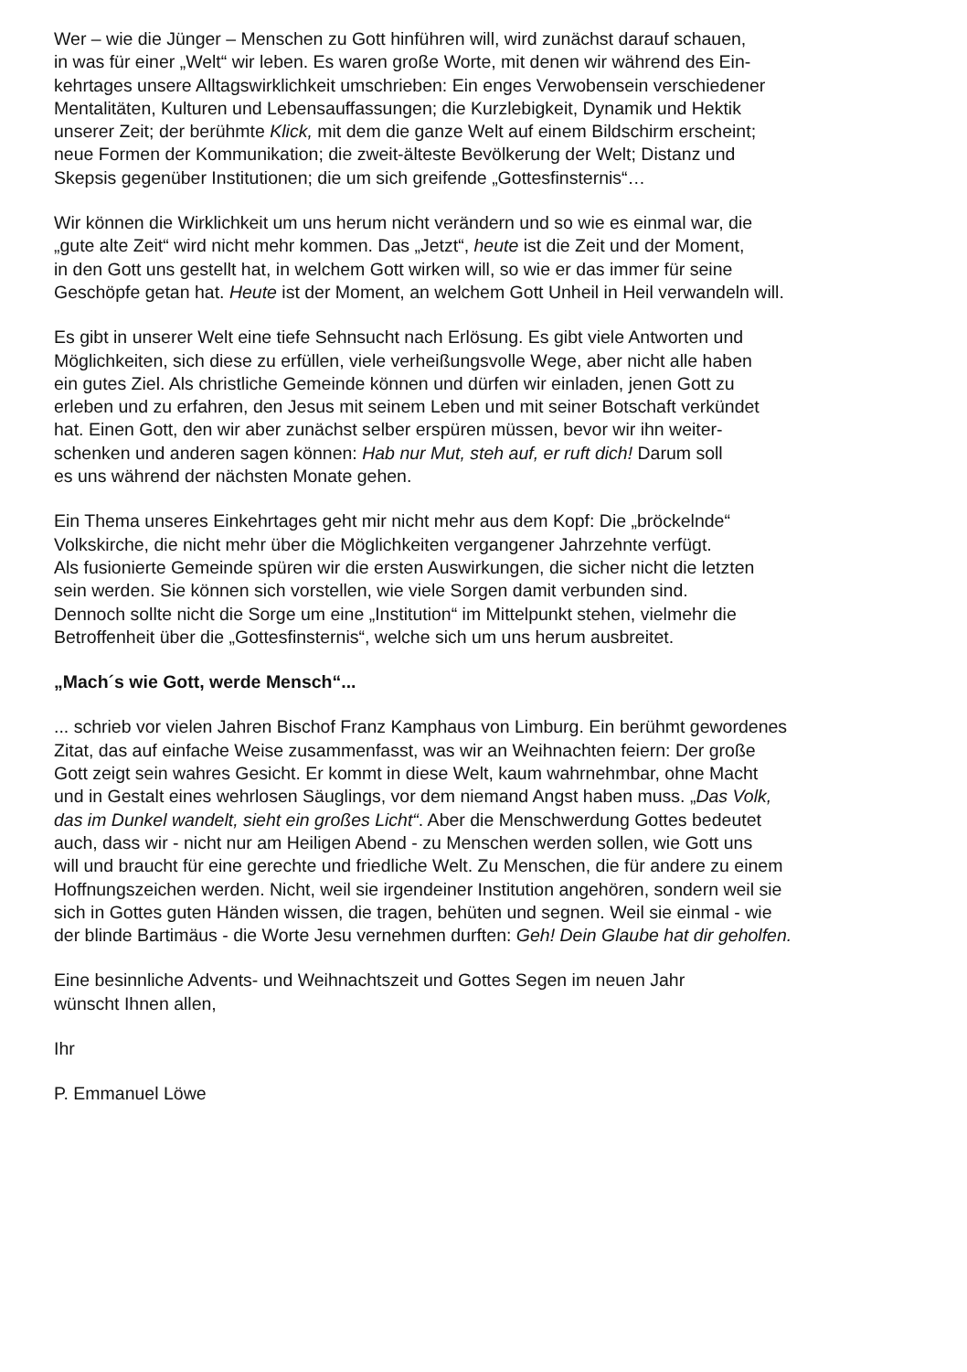Wer – wie die Jünger – Menschen zu Gott hinführen will, wird zunächst darauf schauen,
in was für einer „Welt“ wir leben. Es waren große Worte, mit denen wir während des Ein-
kehrtages unsere Alltagswirklichkeit umschrieben: Ein enges Verwobensein verschiedener
Mentalitäten, Kulturen und Lebensauffassungen; die Kurzlebigkeit, Dynamik und Hektik
unserer Zeit; der berühmte Klick, mit dem die ganze Welt auf einem Bildschirm erscheint;
neue Formen der Kommunikation; die zweit-älteste Bevölkerung der Welt; Distanz und
Skepsis gegenüber Institutionen; die um sich greifende „Gottesfinsternis“…
Wir können die Wirklichkeit um uns herum nicht verändern und so wie es einmal war, die
„gute alte Zeit“ wird nicht mehr kommen. Das „Jetzt“, heute ist die Zeit und der Moment,
in den Gott uns gestellt hat, in welchem Gott wirken will, so wie er das immer für seine
Geschöpfe getan hat. Heute ist der Moment, an welchem Gott Unheil in Heil verwandeln will.
Es gibt in unserer Welt eine tiefe Sehnsucht nach Erlösung. Es gibt viele Antworten und
Möglichkeiten, sich diese zu erfüllen, viele verheißungsvolle Wege, aber nicht alle haben
ein gutes Ziel. Als christliche Gemeinde können und dürfen wir einladen, jenen Gott zu
erleben und zu erfahren, den Jesus mit seinem Leben und mit seiner Botschaft verkündet
hat. Einen Gott, den wir aber zunächst selber erspüren müssen, bevor wir ihn weiter-
schenken und anderen sagen können: Hab nur Mut, steh auf, er ruft dich! Darum soll
es uns während der nächsten Monate gehen.
Ein Thema unseres Einkehrtages geht mir nicht mehr aus dem Kopf: Die „bröckelnde“
Volkskirche, die nicht mehr über die Möglichkeiten vergangener Jahrzehnte verfügt.
Als fusionierte Gemeinde spüren wir die ersten Auswirkungen, die sicher nicht die letzten
sein werden. Sie können sich vorstellen, wie viele Sorgen damit verbunden sind.
Dennoch sollte nicht die Sorge um eine „Institution“ im Mittelpunkt stehen, vielmehr die
Betroffenheit über die „Gottesfinsternis“, welche sich um uns herum ausbreitet.
„Mach´s wie Gott, werde Mensch“...
... schrieb vor vielen Jahren Bischof Franz Kamphaus von Limburg. Ein berühmt gewordenes
Zitat, das auf einfache Weise zusammenfasst, was wir an Weihnachten feiern: Der große
Gott zeigt sein wahres Gesicht. Er kommt in diese Welt, kaum wahrnehmbar, ohne Macht
und in Gestalt eines wehrlosen Säuglings, vor dem niemand Angst haben muss. „Das Volk,
das im Dunkel wandelt, sieht ein großes Licht“. Aber die Menschwerdung Gottes bedeutet
auch, dass wir - nicht nur am Heiligen Abend - zu Menschen werden sollen, wie Gott uns
will und braucht für eine gerechte und friedliche Welt. Zu Menschen, die für andere zu einem
Hoffnungszeichen werden. Nicht, weil sie irgendeiner Institution angehören, sondern weil sie
sich in Gottes guten Händen wissen, die tragen, behüten und segnen. Weil sie einmal - wie
der blinde Bartimäus - die Worte Jesu vernehmen durften: Geh! Dein Glaube hat dir geholfen.
Eine besinnliche Advents- und Weihnachtszeit und Gottes Segen im neuen Jahr
wünscht Ihnen allen,
Ihr
P. Emmanuel Löwe